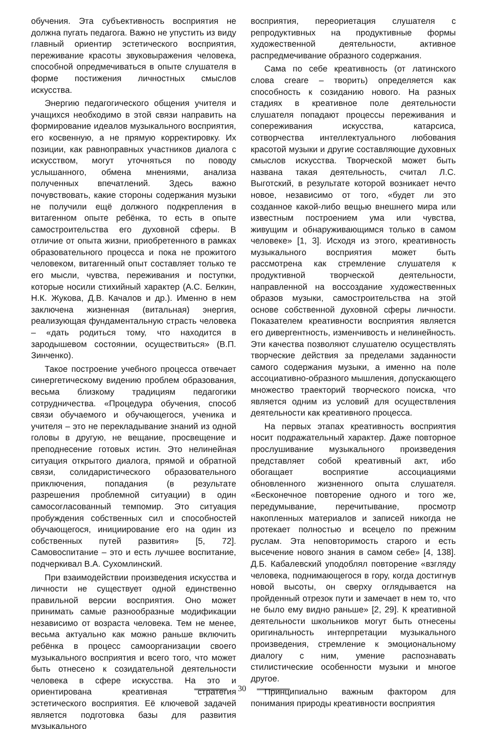обучения. Эта субъективность восприятия не должна пугать педагога. Важно не упустить из виду главный ориентир эстетического восприятия, переживание красоты звуковыражения человека, способной опредмечиваться в опыте слушателя в форме постижения личностных смыслов искусства.
Энергию педагогического общения учителя и учащихся необходимо в этой связи направить на формирование идеалов музыкального восприятия, его косвенную, а не прямую корректировку. Их позиции, как равноправных участников диалога с искусством, могут уточняться по поводу услышанного, обмена мнениями, анализа полученных впечатлений. Здесь важно почувствовать, какие стороны содержания музыки не получили ещё должного подкрепления в витагенном опыте ребёнка, то есть в опыте самостроительства его духовной сферы. В отличие от опыта жизни, приобретенного в рамках образовательного процесса и пока не прожитого человеком, витагенный опыт составляет только те его мысли, чувства, переживания и поступки, которые носили стихийный характер (А.С. Белкин, Н.К. Жукова, Д.В. Качалов и др.). Именно в нем заключена жизненная (витальная) энергия, реализующая фундаментальную страсть человека – «дать родиться тому, что находится в зародышевом состоянии, осуществиться» (В.П. Зинченко).
Такое построение учебного процесса отвечает синергетическому видению проблем образования, весьма близкому традициям педагогики сотрудничества. «Процедура обучения, способ связи обучаемого и обучающегося, ученика и учителя – это не перекладывание знаний из одной головы в другую, не вещание, просвещение и преподнесение готовых истин. Это нелинейная ситуация открытого диалога, прямой и обратной связи, солидаристического образовательного приключения, попадания (в результате разрешения проблемной ситуации) в один самосогласованный темпомир. Это ситуация пробуждения собственных сил и способностей обучающегося, инициирование его на один из собственных путей развития» [5, 72]. Самовоспитание – это и есть лучшее воспитание, подчеркивал В.А. Сухомлинский.
При взаимодействии произведения искусства и личности не существует одной единственно правильной версии восприятия. Оно может принимать самые разнообразные модификации независимо от возраста человека. Тем не менее, весьма актуально как можно раньше включить ребёнка в процесс самоорганизации своего музыкального восприятия и всего того, что может быть отнесено к созидательной деятельности человека в сфере искусства. На это и ориентирована креативная стратегия эстетического восприятия. Её ключевой задачей является подготовка базы для развития музыкального
восприятия, переориетация слушателя с репродуктивных на продуктивные формы художественной деятельности, активное распредмечивание образного содержания.
Сама по себе креативность (от латинского слова creare – творить) определяется как способность к созиданию нового. На разных стадиях в креативное поле деятельности слушателя попадают процессы переживания и сопереживания искусства, катарсиса, сотворчества интеллектуального любования красотой музыки и другие составляющие духовных смыслов искусства. Творческой может быть названа такая деятельность, считал Л.С. Выготский, в результате которой возникает нечто новое, независимо от того, «будет ли это созданное какой-либо вещью внешнего мира или известным построением ума или чувства, живущим и обнаруживающимся только в самом человеке» [1, 3]. Исходя из этого, креативность музыкального восприятия может быть рассмотрена как стремление слушателя к продуктивной творческой деятельности, направленной на воссоздание художественных образов музыки, самостроительства на этой основе собственной духовной сферы личности. Показателем креативности восприятия является его дивергентность, изменчивость и нелинейность. Эти качества позволяют слушателю осуществлять творческие действия за пределами заданности самого содержания музыки, а именно на поле ассоциативно-образного мышления, допускающего множество траекторий творческого поиска, что является одним из условий для осуществления деятельности как креативного процесса.
На первых этапах креативность восприятия носит подражательный характер. Даже повторное прослушивание музыкального произведения представляет собой креативный акт, ибо обогащает восприятие ассоциациями обновленного жизненного опыта слушателя. «Бесконечное повторение одного и того же, передумывание, перечитывание, просмотр накопленных материалов и записей никогда не протекает полностью и всецело по прежним руслам. Эта неповторимость старого и есть высечение нового знания в самом себе» [4, 138]. Д.Б. Кабалевский уподоблял повторение «взгляду человека, поднимающегося в гору, когда достигнув новой высоты, он сверху оглядывается на пройденный отрезок пути и замечает в нем то, что не было ему видно раньше» [2, 29]. К креативной деятельности школьников могут быть отнесены оригинальность интерпретации музыкального произведения, стремление к эмоциональному диалогу с ним, умение распознавать стилистические особенности музыки и многое другое.
Принципиально важным фактором для понимания природы креативности восприятия
30